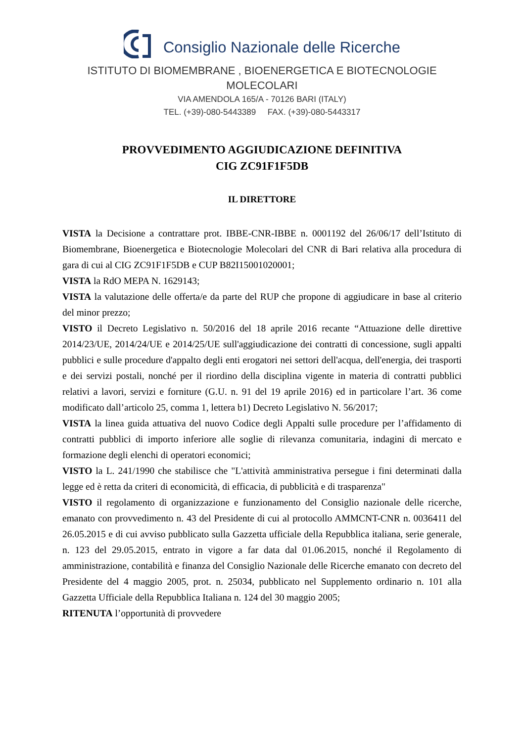Consiglio Nazionale delle Ricerche
ISTITUTO DI BIOMEMBRANE , BIOENERGETICA E BIOTECNOLOGIE
MOLECOLARI
VIA AMENDOLA 165/A - 70126 BARI (ITALY)
TEL. (+39)-080-5443389 FAX. (+39)-080-5443317
PROVVEDIMENTO AGGIUDICAZIONE DEFINITIVA
CIG ZC91F1F5DB
IL DIRETTORE
VISTA la Decisione a contrattare prot. IBBE-CNR-IBBE n. 0001192 del 26/06/17 dell’Istituto di Biomembrane, Bioenergetica e Biotecnologie Molecolari del CNR di Bari relativa alla procedura di gara di cui al CIG ZC91F1F5DB e CUP B82I15001020001;
VISTA la RdO MEPA N. 1629143;
VISTA la valutazione delle offerta/e da parte del RUP che propone di aggiudicare in base al criterio del minor prezzo;
VISTO il Decreto Legislativo n. 50/2016 del 18 aprile 2016 recante “Attuazione delle direttive 2014/23/UE, 2014/24/UE e 2014/25/UE sull'aggiudicazione dei contratti di concessione, sugli appalti pubblici e sulle procedure d'appalto degli enti erogatori nei settori dell'acqua, dell'energia, dei trasporti e dei servizi postali, nonché per il riordino della disciplina vigente in materia di contratti pubblici relativi a lavori, servizi e forniture (G.U. n. 91 del 19 aprile 2016) ed in particolare l’art. 36 come modificato dall’articolo 25, comma 1, lettera b1) Decreto Legislativo N. 56/2017;
VISTA la linea guida attuativa del nuovo Codice degli Appalti sulle procedure per l’affidamento di contratti pubblici di importo inferiore alle soglie di rilevanza comunitaria, indagini di mercato e formazione degli elenchi di operatori economici;
VISTO la L. 241/1990 che stabilisce che "L'attività amministrativa persegue i fini determinati dalla legge ed è retta da criteri di economicità, di efficacia, di pubblicità e di trasparenza"
VISTO il regolamento di organizzazione e funzionamento del Consiglio nazionale delle ricerche, emanato con provvedimento n. 43 del Presidente di cui al protocollo AMMCNT-CNR n. 0036411 del 26.05.2015 e di cui avviso pubblicato sulla Gazzetta ufficiale della Repubblica italiana, serie generale, n. 123 del 29.05.2015, entrato in vigore a far data dal 01.06.2015, nonché il Regolamento di amministrazione, contabilità e finanza del Consiglio Nazionale delle Ricerche emanato con decreto del Presidente del 4 maggio 2005, prot. n. 25034, pubblicato nel Supplemento ordinario n. 101 alla Gazzetta Ufficiale della Repubblica Italiana n. 124 del 30 maggio 2005;
RITENUTA l’opportunità di provvedere